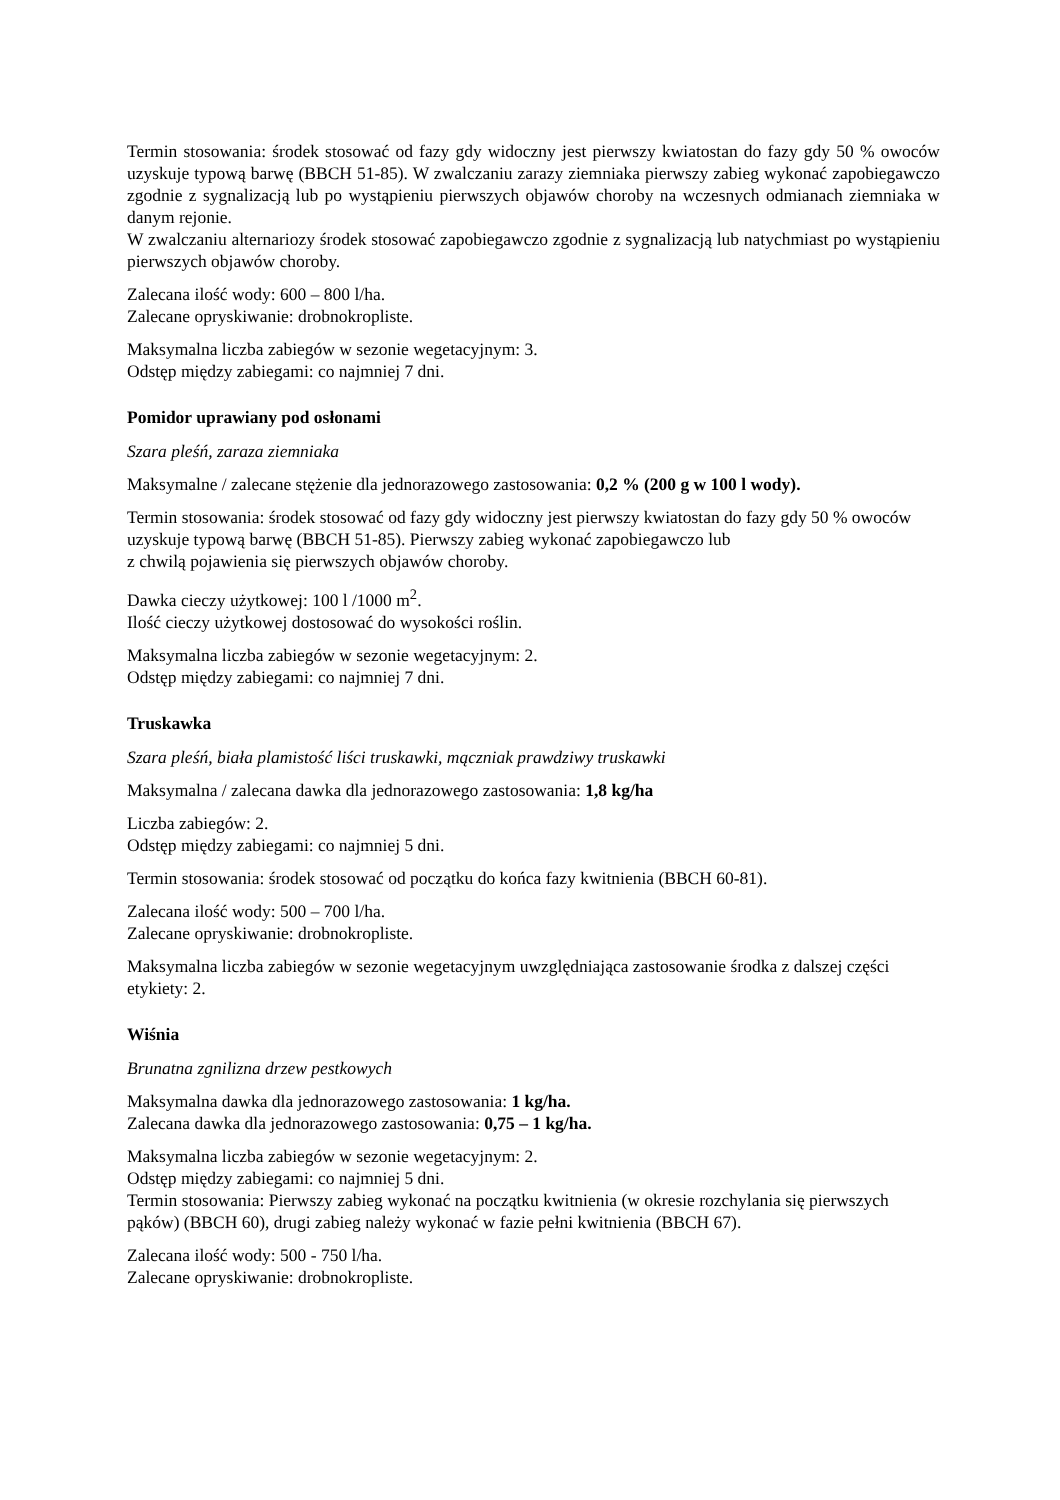Termin stosowania: środek stosować od fazy gdy widoczny jest pierwszy kwiatostan do fazy gdy 50 % owoców uzyskuje typową barwę (BBCH 51-85). W zwalczaniu zarazy ziemniaka pierwszy zabieg wykonać zapobiegawczo zgodnie z sygnalizacją lub po wystąpieniu pierwszych objawów choroby na wczesnych odmianach ziemniaka w danym rejonie.
W zwalczaniu alternariozy środek stosować zapobiegawczo zgodnie z sygnalizacją lub natychmiast po wystąpieniu pierwszych objawów choroby.
Zalecana ilość wody: 600 – 800 l/ha.
Zalecane opryskiwanie: drobnokropliste.
Maksymalna liczba zabiegów w sezonie wegetacyjnym: 3.
Odstęp między zabiegami: co najmniej 7 dni.
Pomidor uprawiany pod osłonami
Szara pleśń, zaraza ziemniaka
Maksymalne / zalecane stężenie dla jednorazowego zastosowania: 0,2 % (200 g w 100 l wody).
Termin stosowania: środek stosować od fazy gdy widoczny jest pierwszy kwiatostan do fazy gdy 50 % owoców uzyskuje typową barwę (BBCH 51-85). Pierwszy zabieg wykonać zapobiegawczo lub
z chwilą pojawienia się pierwszych objawów choroby.
Dawka cieczy użytkowej: 100 l /1000 m<sup>2</sup>.
Ilość cieczy użytkowej dostosować do wysokości roślin.
Maksymalna liczba zabiegów w sezonie wegetacyjnym: 2.
Odstęp między zabiegami: co najmniej 7 dni.
Truskawka
Szara pleśń, biała plamistość liści truskawki, mączniak prawdziwy truskawki
Maksymalna / zalecana dawka dla jednorazowego zastosowania: 1,8 kg/ha
Liczba zabiegów: 2.
Odstęp między zabiegami: co najmniej 5 dni.
Termin stosowania: środek stosować od początku do końca fazy kwitnienia (BBCH 60-81).
Zalecana ilość wody: 500 – 700 l/ha.
Zalecane opryskiwanie: drobnokropliste.
Maksymalna liczba zabiegów w sezonie wegetacyjnym uwzględniająca zastosowanie środka z dalszej części etykiety: 2.
Wiśnia
Brunatna zgnilizna drzew pestkowych
Maksymalna dawka dla jednorazowego zastosowania: 1 kg/ha.
Zalecana dawka dla jednorazowego zastosowania: 0,75 – 1 kg/ha.
Maksymalna liczba zabiegów w sezonie wegetacyjnym: 2.
Odstęp między zabiegami: co najmniej 5 dni.
Termin stosowania: Pierwszy zabieg wykonać na początku kwitnienia (w okresie rozchylania się pierwszych pąków) (BBCH 60), drugi zabieg należy wykonać w fazie pełni kwitnienia (BBCH 67).
Zalecana ilość wody: 500 - 750 l/ha.
Zalecane opryskiwanie: drobnokropliste.